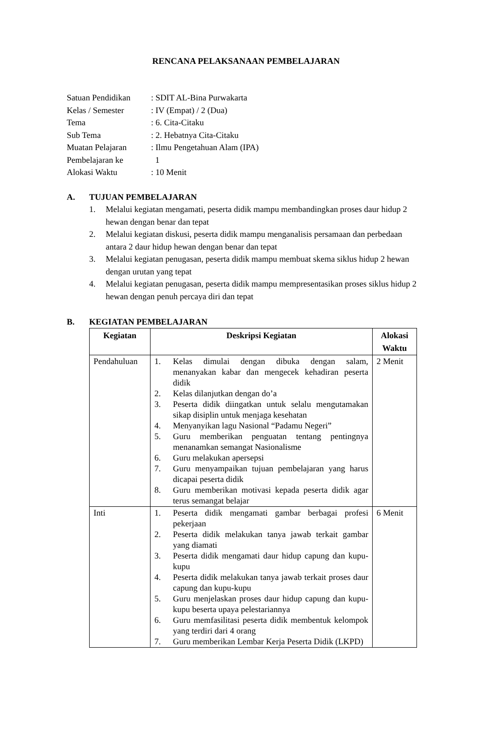RENCANA PELAKSANAAN PEMBELAJARAN
Satuan Pendidikan: SDIT AL-Bina Purwakarta
Kelas / Semester: IV (Empat) / 2 (Dua)
Tema: 6. Cita-Citaku
Sub Tema: 2. Hebatnya Cita-Citaku
Muatan Pelajaran: Ilmu Pengetahuan Alam (IPA)
Pembelajaran ke 1
Alokasi Waktu: 10 Menit
A. TUJUAN PEMBELAJARAN
1. Melalui kegiatan mengamati, peserta didik mampu membandingkan proses daur hidup 2 hewan dengan benar dan tepat
2. Melalui kegiatan diskusi, peserta didik mampu menganalisis persamaan dan perbedaan antara 2 daur hidup hewan dengan benar dan tepat
3. Melalui kegiatan penugasan, peserta didik mampu membuat skema siklus hidup 2 hewan dengan urutan yang tepat
4. Melalui kegiatan penugasan, peserta didik mampu mempresentasikan proses siklus hidup 2 hewan dengan penuh percaya diri dan tepat
B. KEGIATAN PEMBELAJARAN
| Kegiatan | Deskripsi Kegiatan | Alokasi Waktu |
| --- | --- | --- |
| Pendahuluan | 1. Kelas dimulai dengan dibuka dengan salam, menanyakan kabar dan mengecek kehadiran peserta didik 2. Kelas dilanjutkan dengan do’a 3. Peserta didik diingatkan untuk selalu mengutamakan sikap disiplin untuk menjaga kesehatan 4. Menyanyikan lagu Nasional “Padamu Negeri” 5. Guru memberikan penguatan tentang pentingnya menanamkan semangat Nasionalisme 6. Guru melakukan apersepsi 7. Guru menyampaikan tujuan pembelajaran yang harus dicapai peserta didik 8. Guru memberikan motivasi kepada peserta didik agar terus semangat belajar | 2 Menit |
| Inti | 1. Peserta didik mengamati gambar berbagai profesi pekerjaan 2. Peserta didik melakukan tanya jawab terkait gambar yang diamati 3. Peserta didik mengamati daur hidup capung dan kupu-kupu 4. Peserta didik melakukan tanya jawab terkait proses daur capung dan kupu-kupu 5. Guru menjelaskan proses daur hidup capung dan kupu-kupu beserta upaya pelestariannya 6. Guru memfasilitasi peserta didik membentuk kelompok yang terdiri dari 4 orang 7. Guru memberikan Lembar Kerja Peserta Didik (LKPD) | 6 Menit |